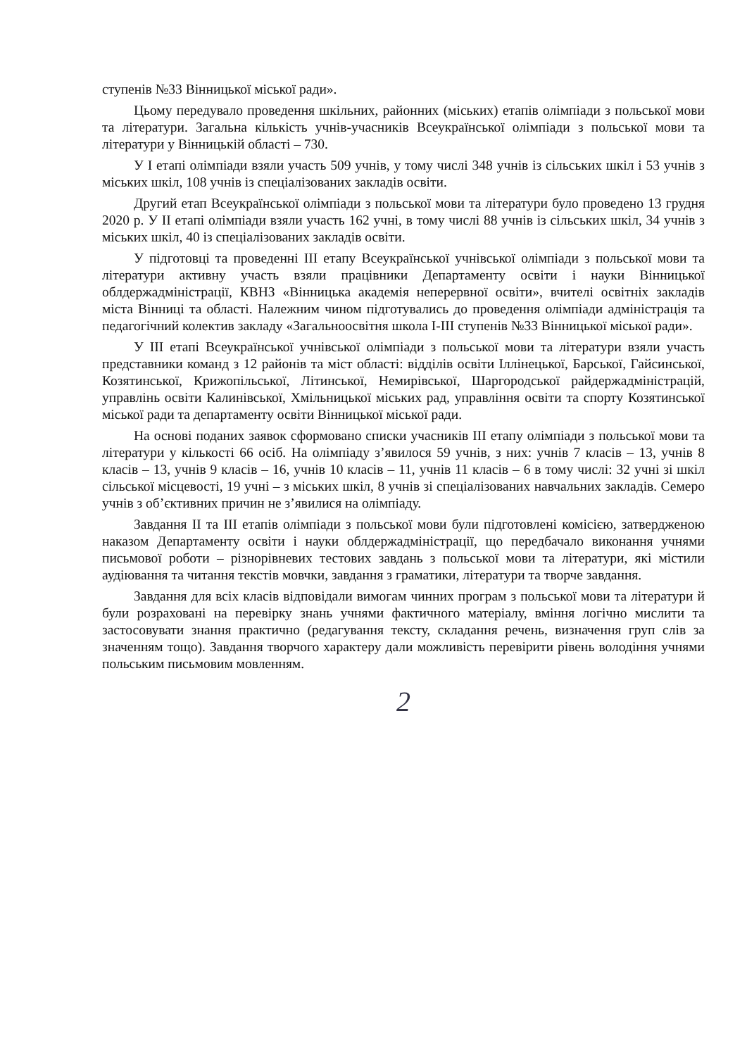ступенів №33 Вінницької міської ради».
Цьому передувало проведення шкільних, районних (міських) етапів олімпіади з польської мови та літератури. Загальна кількість учнів-учасників Всеукраїнської олімпіади з польської мови та літератури у Вінницькій області – 730.
У І етапі олімпіади взяли участь 509 учнів, у тому числі 348 учнів із сільських шкіл і 53 учнів з міських шкіл, 108 учнів із спеціалізованих закладів освіти.
Другий етап Всеукраїнської олімпіади з польської мови та літератури було проведено 13 грудня 2020 р. У ІІ етапі олімпіади взяли участь 162 учні, в тому числі 88 учнів із сільських шкіл, 34 учнів з міських шкіл, 40 із спеціалізованих закладів освіти.
У підготовці та проведенні ІІІ етапу Всеукраїнської учнівської олімпіади з польської мови та літератури активну участь взяли працівники Департаменту освіти і науки Вінницької облдержадміністрації, КВНЗ «Вінницька академія неперервної освіти», вчителі освітніх закладів міста Вінниці та області. Належним чином підготувались до проведення олімпіади адміністрація та педагогічний колектив закладу «Загальноосвітня школа І-ІІІ ступенів №33 Вінницької міської ради».
У ІІІ етапі Всеукраїнської учнівської олімпіади з польської мови та літератури взяли участь представники команд з 12 районів та міст області: відділів освіти Іллінецької, Барської, Гайсинської, Козятинської, Крижопільської, Літинської, Немирівської, Шаргородської райдержадміністрацій, управлінь освіти Калинівської, Хмільницької міських рад, управління освіти та спорту Козятинської міської ради та департаменту освіти Вінницької міської ради.
На основі поданих заявок сформовано списки учасників ІІІ етапу олімпіади з польської мови та літератури у кількості 66 осіб. На олімпіаду з’явилося 59 учнів, з них: учнів 7 класів – 13, учнів 8 класів – 13, учнів 9 класів – 16, учнів 10 класів – 11, учнів 11 класів – 6 в тому числі: 32 учні зі шкіл сільської місцевості, 19 учні – з міських шкіл, 8 учнів зі спеціалізованих навчальних закладів. Семеро учнів з об’єктивних причин не з’явилися на олімпіаду.
Завдання ІІ та ІІІ етапів олімпіади з польської мови були підготовлені комісією, затвердженою наказом Департаменту освіти і науки облдержадміністрації, що передбачало виконання учнями письмової роботи – різнорівневих тестових завдань з польської мови та літератури, які містили аудіювання та читання текстів мовчки, завдання з граматики, літератури та творче завдання.
Завдання для всіх класів відповідали вимогам чинних програм з польської мови та літератури й були розраховані на перевірку знань учнями фактичного матеріалу, вміння логічно мислити та застосовувати знання практично (редагування тексту, складання речень, визначення груп слів за значенням тощо). Завдання творчого характеру дали можливість перевірити рівень володіння учнями польським письмовим мовленням.
2